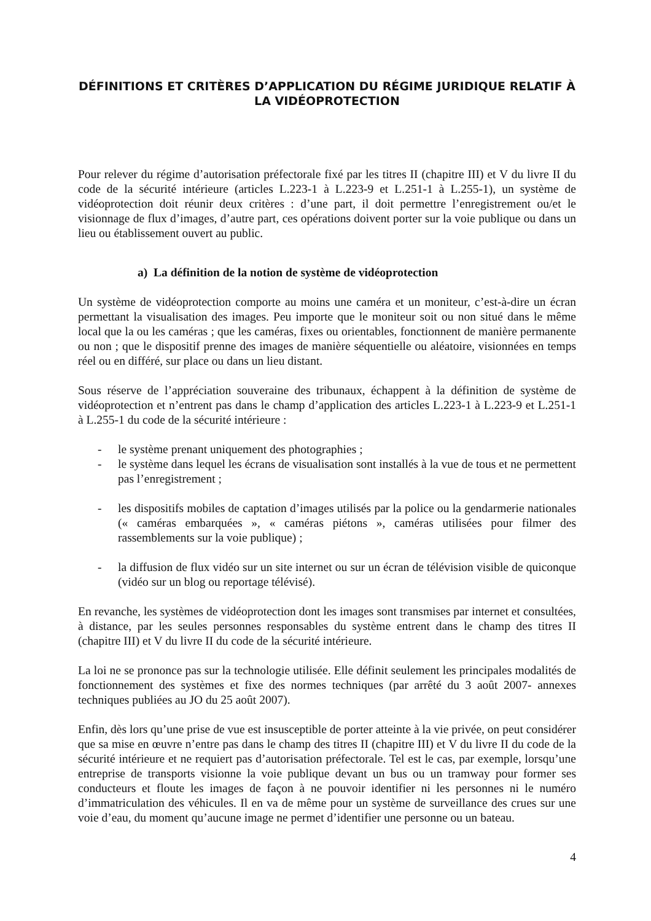DÉFINITIONS ET CRITÈRES D’APPLICATION DU RÉGIME JURIDIQUE RELATIF À LA VIDÉOPROTECTION
Pour relever du régime d’autorisation préfectorale fixé par les titres II (chapitre III) et V du livre II du code de la sécurité intérieure (articles L.223-1 à L.223-9 et L.251-1 à L.255-1), un système de vidéoprotection doit réunir deux critères : d’une part, il doit permettre l’enregistrement ou/et le visionnage de flux d’images, d’autre part, ces opérations doivent porter sur la voie publique ou dans un lieu ou établissement ouvert au public.
a) La définition de la notion de système de vidéoprotection
Un système de vidéoprotection comporte au moins une caméra et un moniteur, c’est-à-dire un écran permettant la visualisation des images. Peu importe que le moniteur soit ou non situé dans le même local que la ou les caméras ; que les caméras, fixes ou orientables, fonctionnent de manière permanente ou non ; que le dispositif prenne des images de manière séquentielle ou aléatoire, visionnées en temps réel ou en différé, sur place ou dans un lieu distant.
Sous réserve de l’appréciation souveraine des tribunaux, échappent à la définition de système de vidéoprotection et n’entrent pas dans le champ d’application des articles L.223-1 à L.223-9 et L.251-1 à L.255-1 du code de la sécurité intérieure :
- le système prenant uniquement des photographies ;
- le système dans lequel les écrans de visualisation sont installés à la vue de tous et ne permettent pas l’enregistrement ;
- les dispositifs mobiles de captation d’images utilisés par la police ou la gendarmerie nationales (« caméras embarquées », « caméras piétons », caméras utilisées pour filmer des rassemblements sur la voie publique) ;
- la diffusion de flux vidéo sur un site internet ou sur un écran de télévision visible de quiconque (vidéo sur un blog ou reportage télévisé).
En revanche, les systèmes de vidéoprotection dont les images sont transmises par internet et consultées, à distance, par les seules personnes responsables du système entrent dans le champ des titres II (chapitre III) et V du livre II du code de la sécurité intérieure.
La loi ne se prononce pas sur la technologie utilisée. Elle définit seulement les principales modalités de fonctionnement des systèmes et fixe des normes techniques (par arrêté du 3 août 2007- annexes techniques publiées au JO du 25 août 2007).
Enfin, dès lors qu’une prise de vue est insusceptible de porter atteinte à la vie privée, on peut considérer que sa mise en œuvre n’entre pas dans le champ des titres II (chapitre III) et V du livre II du code de la sécurité intérieure et ne requiert pas d’autorisation préfectorale. Tel est le cas, par exemple, lorsqu’une entreprise de transports visionne la voie publique devant un bus ou un tramway pour former ses conducteurs et floute les images de façon à ne pouvoir identifier ni les personnes ni le numéro d’immatriculation des véhicules. Il en va de même pour un système de surveillance des crues sur une voie d’eau, du moment qu’aucune image ne permet d’identifier une personne ou un bateau.
4